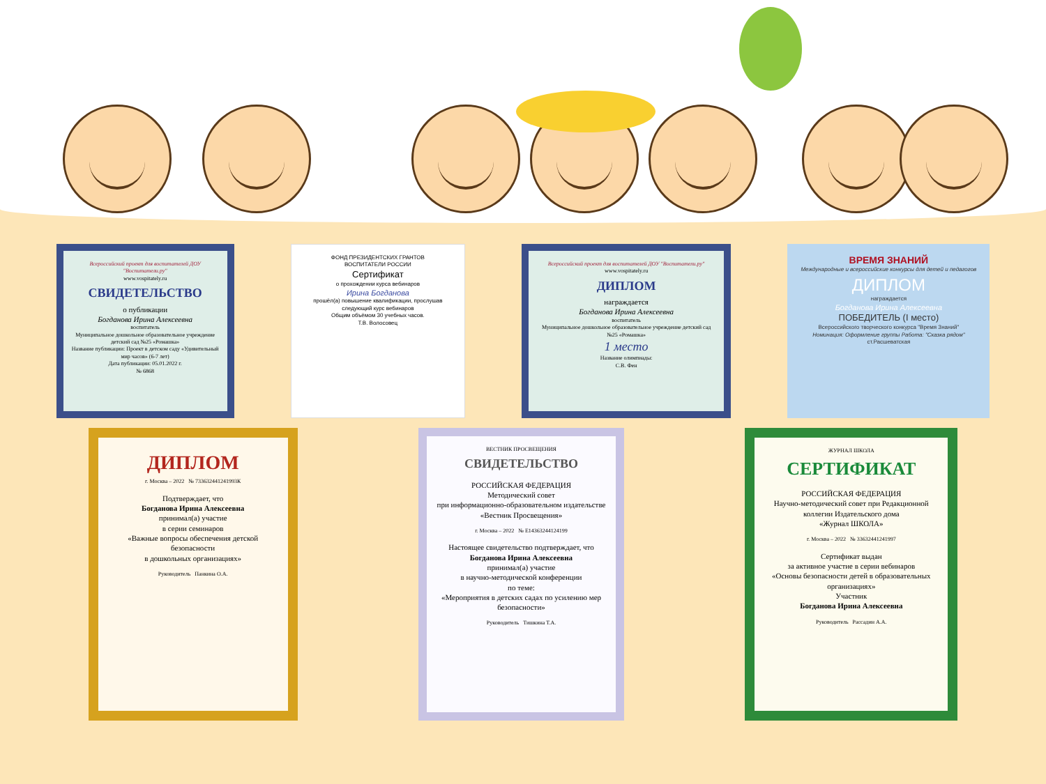Всероссийский проект для воспитателей ДОУ "Воспитатели.ру"
www.vospitately.ru
СВИДЕТЕЛЬСТВО
о публикации
Богданова Ирина Алексеевна
воспитатель
Муниципальное дошкольное образовательное учреждение детский сад №25 «Ромашка»
Название публикации: Проект в детском саду «Удивительный мир часов» (6-7 лет)
Дата публикации: 05.01.2022 г.
№ 6868
ФОНД ПРЕЗИДЕНТСКИХ ГРАНТОВ
ВОСПИТАТЕЛИ РОССИИ
Сертификат
о прохождении курса вебинаров
Ирина Богданова
прошёл(а) повышение квалификации, прослушав следующий курс вебинаров
Общим объёмом 30 учебных часов.
Т.В. Волосовец
Всероссийский проект для воспитателей ДОУ "Воспитатели.ру"
www.vospitately.ru
ДИПЛОМ
награждается
Богданова Ирина Алексеевна
воспитатель
Муниципальное дошкольное образовательное учреждение детский сад №25 «Ромашка»
1 место
Название олимпиады:
С.В. Фен
ВРЕМЯ ЗНАНИЙ
Международные и всероссийские конкурсы для детей и педагогов
ДИПЛОМ
награждается
Богданова Ирина Алексеевна
ПОБЕДИТЕЛЬ (I место)
Всероссийского творческого конкурса "Время Знаний"
Номинация: Оформление группы Работа: "Сказка рядом"
ст.Расшеватская
ДИПЛОМ
г. Москва – 2022 № 733632441241993К
Подтверждает, что
Богданова Ирина Алексеевна
принимал(а) участие
в серии семинаров
«Важные вопросы обеспечения детской безопасности
в дошкольных организациях»
Руководитель Панкина О.А.
ВЕСТНИК ПРОСВЕЩЕНИЯ
СВИДЕТЕЛЬСТВО
РОССИЙСКАЯ ФЕДЕРАЦИЯ
Методический совет
при информационно-образовательном издательстве
«Вестник Просвещения»
г. Москва – 2022 № Е14363244124199
Настоящее свидетельство подтверждает, что
Богданова Ирина Алексеевна
принимал(а) участие
в научно-методической конференции
по теме:
«Мероприятия в детских садах по усилению мер безопасности»
Руководитель Тишкина Т.А.
ЖУРНАЛ ШКОЛА
СЕРТИФИКАТ
РОССИЙСКАЯ ФЕДЕРАЦИЯ
Научно-методический совет при Редакционной коллегии Издательского дома
«Журнал ШКОЛА»
г. Москва – 2022 № 33632441241997
Сертификат выдан
за активное участие в серии вебинаров
«Основы безопасности детей в образовательных организациях»
Участник
Богданова Ирина Алексеевна
Руководитель Рассадин А.А.